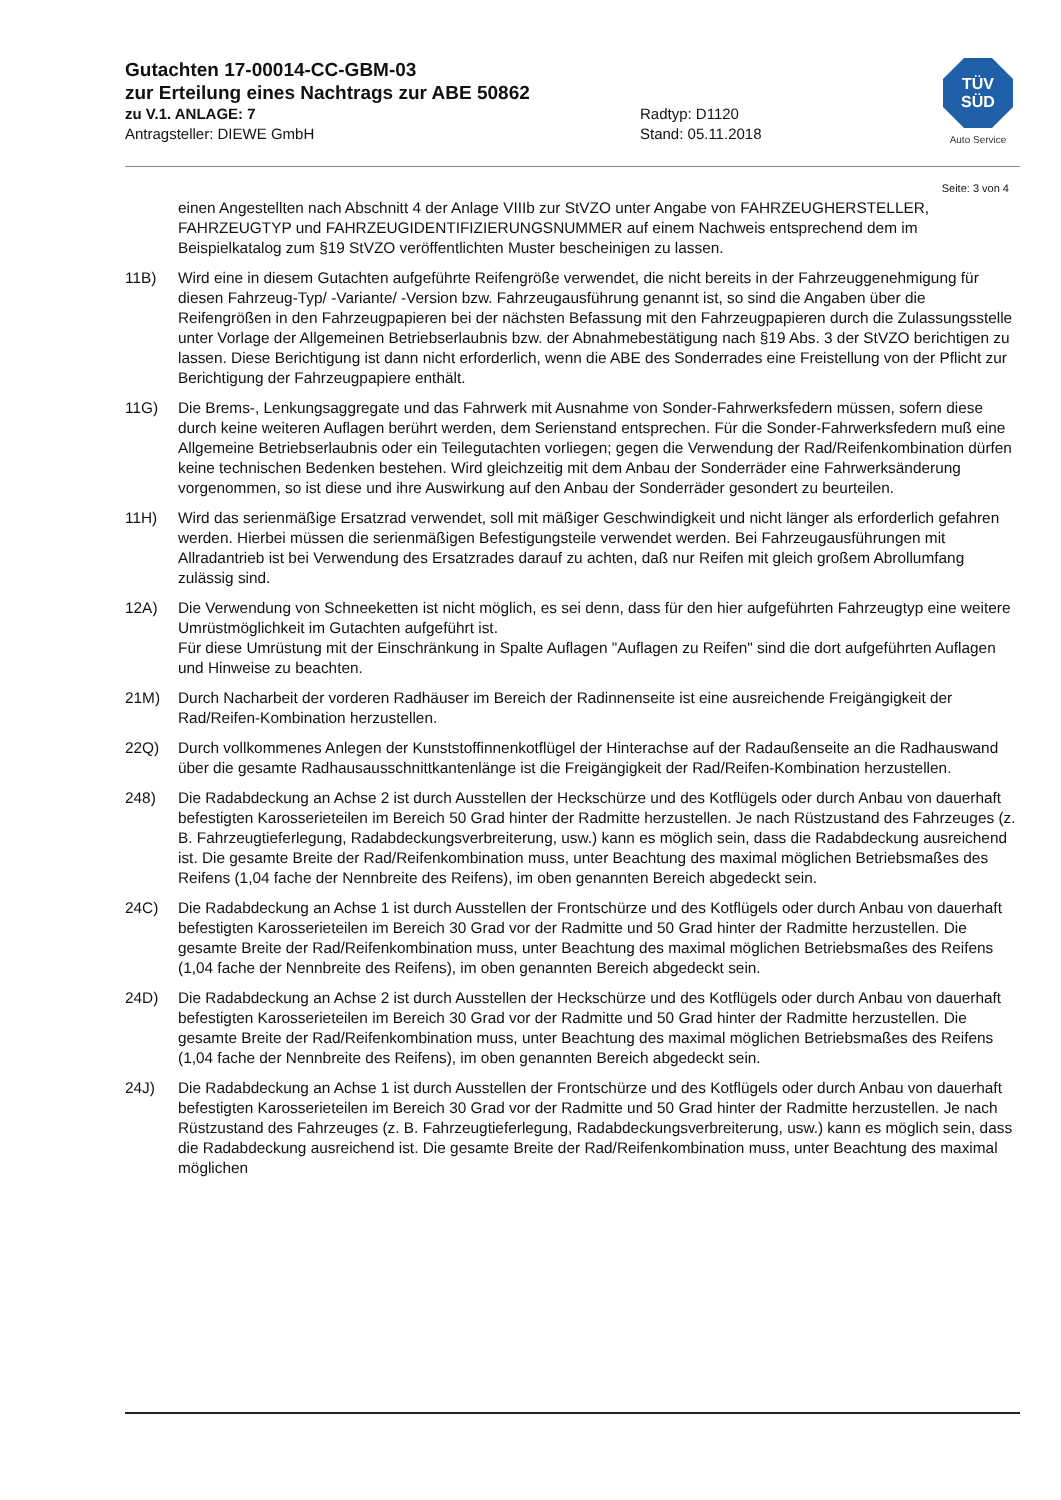Gutachten 17-00014-CC-GBM-03
zur Erteilung eines Nachtrags zur ABE 50862
zu V.1. ANLAGE: 7 Radtyp: D1120
Antragsteller: DIEWE GmbH Stand: 05.11.2018
TÜV
SÜD
Auto Service
Seite: 3 von 4
einen Angestellten nach Abschnitt 4 der Anlage VIIIb zur StVZO unter Angabe von FAHRZEUGHERSTELLER, FAHRZEUGTYP und FAHRZEUGIDENTIFIZIERUNGSNUMMER auf einem Nachweis entsprechend dem im Beispielkatalog zum §19 StVZO veröffentlichten Muster bescheinigen zu lassen.
11B) Wird eine in diesem Gutachten aufgeführte Reifengröße verwendet, die nicht bereits in der Fahrzeuggenehmigung für diesen Fahrzeug-Typ/ -Variante/ -Version bzw. Fahrzeugausführung genannt ist, so sind die Angaben über die Reifengrößen in den Fahrzeugpapieren bei der nächsten Befassung mit den Fahrzeugpapieren durch die Zulassungsstelle unter Vorlage der Allgemeinen Betriebserlaubnis bzw. der Abnahmebestätigung nach §19 Abs. 3 der StVZO berichtigen zu lassen. Diese Berichtigung ist dann nicht erforderlich, wenn die ABE des Sonderrades eine Freistellung von der Pflicht zur Berichtigung der Fahrzeugpapiere enthält.
11G) Die Brems-, Lenkungsaggregate und das Fahrwerk mit Ausnahme von Sonder-Fahrwerksfedern müssen, sofern diese durch keine weiteren Auflagen berührt werden, dem Serienstand entsprechen. Für die Sonder-Fahrwerksfedern muß eine Allgemeine Betriebserlaubnis oder ein Teilegutachten vorliegen; gegen die Verwendung der Rad/Reifenkombination dürfen keine technischen Bedenken bestehen. Wird gleichzeitig mit dem Anbau der Sonderräder eine Fahrwerksänderung vorgenommen, so ist diese und ihre Auswirkung auf den Anbau der Sonderräder gesondert zu beurteilen.
11H) Wird das serienmäßige Ersatzrad verwendet, soll mit mäßiger Geschwindigkeit und nicht länger als erforderlich gefahren werden. Hierbei müssen die serienmäßigen Befestigungsteile verwendet werden. Bei Fahrzeugausführungen mit Allradantrieb ist bei Verwendung des Ersatzrades darauf zu achten, daß nur Reifen mit gleich großem Abrollumfang zulässig sind.
12A) Die Verwendung von Schneeketten ist nicht möglich, es sei denn, dass für den hier aufgeführten Fahrzeugtyp eine weitere Umrüstmöglichkeit im Gutachten aufgeführt ist.
Für diese Umrüstung mit der Einschränkung in Spalte Auflagen "Auflagen zu Reifen" sind die dort aufgeführten Auflagen und Hinweise zu beachten.
21M) Durch Nacharbeit der vorderen Radhäuser im Bereich der Radinnenseite ist eine ausreichende Freigängigkeit der Rad/Reifen-Kombination herzustellen.
22Q) Durch vollkommenes Anlegen der Kunststoffinnenkotflügel der Hinterachse auf der Radaußenseite an die Radhauswand über die gesamte Radhausausschnittkantenlänge ist die Freigängigkeit der Rad/Reifen-Kombination herzustellen.
248) Die Radabdeckung an Achse 2 ist durch Ausstellen der Heckschürze und des Kotflügels oder durch Anbau von dauerhaft befestigten Karosserieteilen im Bereich 50 Grad hinter der Radmitte herzustellen. Je nach Rüstzustand des Fahrzeuges (z. B. Fahrzeugtieferlegung, Radabdeckungsverbreiterung, usw.) kann es möglich sein, dass die Radabdeckung ausreichend ist. Die gesamte Breite der Rad/Reifenkombination muss, unter Beachtung des maximal möglichen Betriebsmaßes des Reifens (1,04 fache der Nennbreite des Reifens), im oben genannten Bereich abgedeckt sein.
24C) Die Radabdeckung an Achse 1 ist durch Ausstellen der Frontschürze und des Kotflügels oder durch Anbau von dauerhaft befestigten Karosserieteilen im Bereich 30 Grad vor der Radmitte und 50 Grad hinter der Radmitte herzustellen. Die gesamte Breite der Rad/Reifenkombination muss, unter Beachtung des maximal möglichen Betriebsmaßes des Reifens (1,04 fache der Nennbreite des Reifens), im oben genannten Bereich abgedeckt sein.
24D) Die Radabdeckung an Achse 2 ist durch Ausstellen der Heckschürze und des Kotflügels oder durch Anbau von dauerhaft befestigten Karosserieteilen im Bereich 30 Grad vor der Radmitte und 50 Grad hinter der Radmitte herzustellen. Die gesamte Breite der Rad/Reifenkombination muss, unter Beachtung des maximal möglichen Betriebsmaßes des Reifens (1,04 fache der Nennbreite des Reifens), im oben genannten Bereich abgedeckt sein.
24J) Die Radabdeckung an Achse 1 ist durch Ausstellen der Frontschürze und des Kotflügels oder durch Anbau von dauerhaft befestigten Karosserieteilen im Bereich 30 Grad vor der Radmitte und 50 Grad hinter der Radmitte herzustellen. Je nach Rüstzustand des Fahrzeuges (z. B. Fahrzeugtieferlegung, Radabdeckungsverbreiterung, usw.) kann es möglich sein, dass die Radabdeckung ausreichend ist. Die gesamte Breite der Rad/Reifenkombination muss, unter Beachtung des maximal möglichen